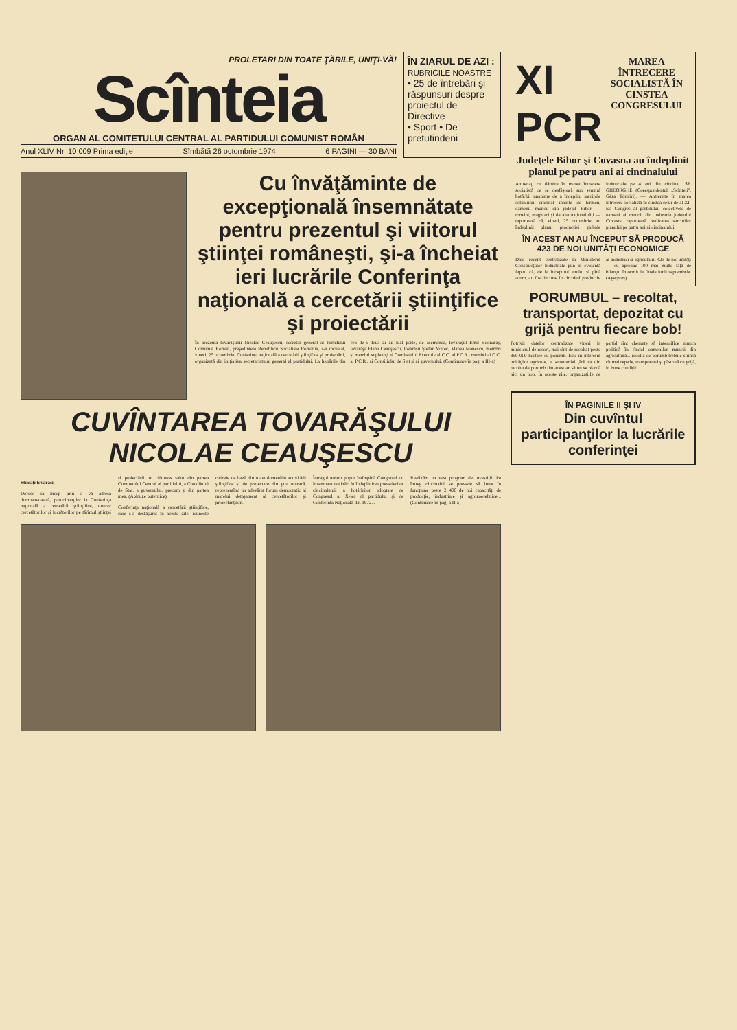PROLETARI DIN TOATE ŢĂRILE, UNIŢI-VĂ!
Scînteia
ORGAN AL COMITETULUI CENTRAL AL PARTIDULUI COMUNIST ROMÂN
Anul XLIV Nr. 10 009 Prima ediţie Sîmbătă 26 octombrie 1974 6 PAGINI — 30 BANI
ÎN ZIARUL DE AZI :
RUBRICILE NOASTRE
• 25 de întrebări şi răspunsuri despre proiectul de Directive
• Sport • De pretutindeni
Cu învăţăminte de excepţională însemnătate pentru prezentul şi viitorul ştiinţei româneşti, şi-a încheiat ieri lucrările Conferinţa naţională a cercetării ştiinţifice şi proiectării
În prezenţa tovarăşului Nicolae Ceauşescu, secretar general al Partidului Comunist Român, preşedintele Republicii Socialiste România, s-a încheiat, vineri, 25 octombrie, Conferinţa naţională a cercetării ştiinţifice şi proiectării, organizată din iniţiativa secretariatului general al partidului. La lucrările din cea de-a doua zi au luat parte, de asemenea, tovarăşul Emil Bodnaraş, tovarăşa Elena Ceauşescu, tovarăşii Ştefan Voitec, Manea Mănescu, membri şi membri supleanţi ai Comitetului Executiv al C.C. al P.C.R., membri ai C.C. al P.C.R., ai Consiliului de Stat şi ai guvernului. (Continuare în pag. a III-a)
CUVÎNTAREA TOVARĂŞULUI NICOLAE CEAUŞESCU
Stimaţi tovarăşi,
Doresc să încep prin a vă adresa dumneavoastră, participanţilor la Conferinţa naţională a cercetării ştiinţifice, tuturor cercetătorilor şi lucrătorilor pe tărîmul ştiinţei şi proiectării un călduros salut din partea Comitetului Central al partidului, a Consiliului de Stat, a guvernului, precum şi din partea mea. (Aplauze puternice).
Conferinţa naţională a cercetării ştiinţifice, care s-a desfăşurat în aceste zile, reuneşte cadrele de bază din toate domeniile activităţii ştiinţifice şi de proiectare din ţara noastră, reprezentînd un adevărat forum democratic al marelui detaşament al cercetătorilor şi proiectanţilor...
Întregul nostru popor întîmpină Congresul cu însemnate realizări în îndeplinirea prevederilor cincinalului, a hotărîrilor adoptate de Congresul al X-lea al partidului şi de Conferinţa Naţională din 1972...
Realizăm un vast program de investiţii. Pe întreg cincinalul se prevede să intre în funcţiune peste 2 400 de noi capacităţi de producţie, industriale şi agrozootehnice... (Continuare în pag. a II-a)
XI PCR
MAREA ÎNTRECERE SOCIALISTĂ ÎN CINSTEA CONGRESULUI
Judeţele Bihor şi Covasna au îndeplinit planul pe patru ani ai cincinalului
Antrenaţi cu dăruire în marea întrecere socialistă ce se desfăşoară sub semnul hotărîrii unanime de a îndeplini sarcinile actualului cincinal înainte de termen, oamenii muncii din judeţul Bihor — români, maghiari şi de alte naţionalităţi — raportează că, vineri, 25 octombrie, au îndeplinit planul producţiei globale industriale pe 4 ani din cincinal. SF. GHEORGHE (Corespondentul „Scînteii", Géza Tömöri). — Antrenate în marea întrecere socialistă în cinstea celui de-al XI-lea Congres al partidului, colectivele de oameni ai muncii din industria judeţului Covasna raportează realizarea sarcinilor planului pe patru ani ai cincinalului.
ÎN ACEST AN AU ÎNCEPUT SĂ PRODUCĂ 423 DE NOI UNITĂŢI ECONOMICE
Date recent centralizate la Ministerul Construcţiilor Industriale pun în evidenţă faptul că, de la începutul anului şi pînă acum, au fost incluse în circuitul productiv al industriei şi agriculturii 423 de noi unităţi — cu aproape 100 mai multe faţă de bilanţul întocmit la finele lunii septembrie. (Agerpres)
PORUMBUL – recoltat, transportat, depozitat cu grijă pentru fiecare bob!
Potrivit datelor centralizate vineri la ministerul de resort, mai sînt de recoltat peste 850 000 hectare cu porumb. Este în interesul unităţilor agricole, al economiei ţării ca din recolta de porumb din acest an să nu se piardă nici un bob. În aceste zile, organizaţiile de partid sînt chemate să intensifice munca politică în rîndul oamenilor muncii din agricultură... recolta de porumb trebuie strînsă cît mai repede, transportată şi păstrată cu grijă, în bune condiţii!
ÎN PAGINILE II ŞI IV
Din cuvîntul participanţilor la lucrările conferinţei